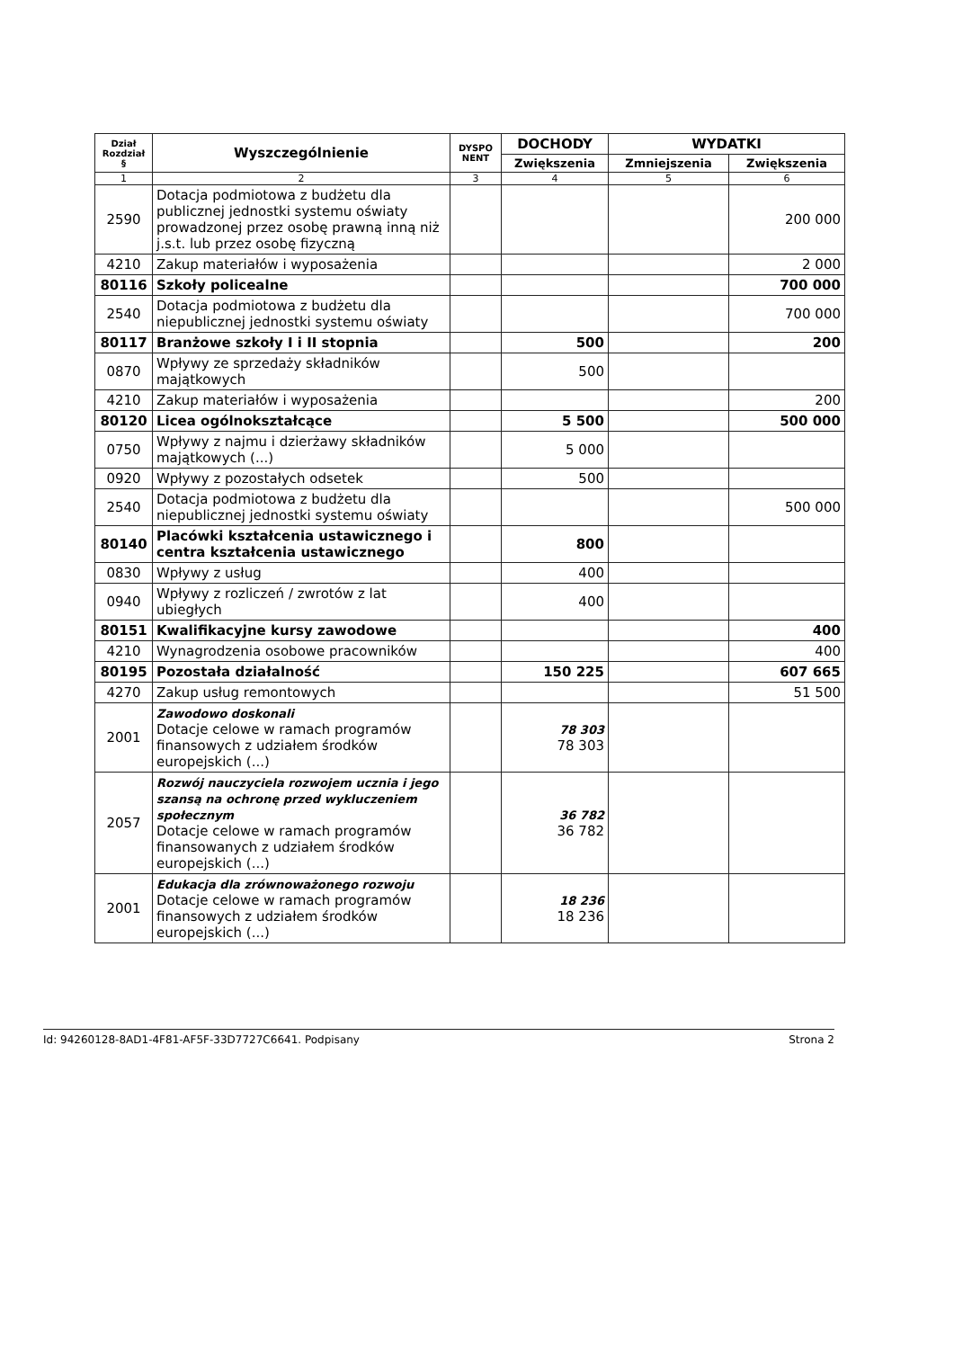| Dział Rozdział § | Wyszczególnienie | DYSPO NENT | DOCHODY | WYDATKI | |
| --- | --- | --- | --- | --- | --- |
| | | | Zwiększenia | Zmniejszenia | Zwiększenia |
| 1 | 2 | 3 | 4 | 5 | 6 |
| 2590 | Dotacja podmiotowa z budżetu dla publicznej jednostki systemu oświaty prowadzonej przez osobę prawną inną niż j.s.t. lub przez osobę fizyczną | | | | 200 000 |
| 4210 | Zakup materiałów i wyposażenia | | | | 2 000 |
| 80116 | Szkoły policealne | | | | 700 000 |
| 2540 | Dotacja podmiotowa z budżetu dla niepublicznej jednostki systemu oświaty | | | | 700 000 |
| 80117 | Branżowe szkoły I i II stopnia | | 500 | | 200 |
| 0870 | Wpływy ze sprzedaży składników majątkowych | | 500 | | |
| 4210 | Zakup materiałów i wyposażenia | | | | 200 |
| 80120 | Licea ogólnokształcące | | 5 500 | | 500 000 |
| 0750 | Wpływy z najmu i dzierżawy składników majątkowych (...) | | 5 000 | | |
| 0920 | Wpływy z pozostałych odsetek | | 500 | | |
| 2540 | Dotacja podmiotowa z budżetu dla niepublicznej jednostki systemu oświaty | | | | 500 000 |
| 80140 | Placówki kształcenia ustawicznego i centra kształcenia ustawicznego | | 800 | | |
| 0830 | Wpływy z usług | | 400 | | |
| 0940 | Wpływy z rozliczeń / zwrotów z lat ubiegłych | | 400 | | |
| 80151 | Kwalifikacyjne kursy zawodowe | | | | 400 |
| 4210 | Wynagrodzenia osobowe pracowników | | | | 400 |
| 80195 | Pozostała działalność | | 150 225 | | 607 665 |
| 4270 | Zakup usług remontowych | | | | 51 500 |
| 2001 | Zawodowo doskonali Dotacje celowe w ramach programów finansowych z udziałem środków europejskich (...) | | 78 303 78 303 | | |
| 2057 | Rozwój nauczyciela rozwojem ucznia i jego szansą na ochronę przed wykluczeniem społecznym Dotacje celowe w ramach programów finansowanych z udziałem środków europejskich (...) | | 36 782 36 782 | | |
| 2001 | Edukacja dla zrównoważonego rozwoju Dotacje celowe w ramach programów finansowych z udziałem środków europejskich (...) | | 18 236 18 236 | | |
Id: 94260128-8AD1-4F81-AF5F-33D7727C6641. Podpisany Strona 2